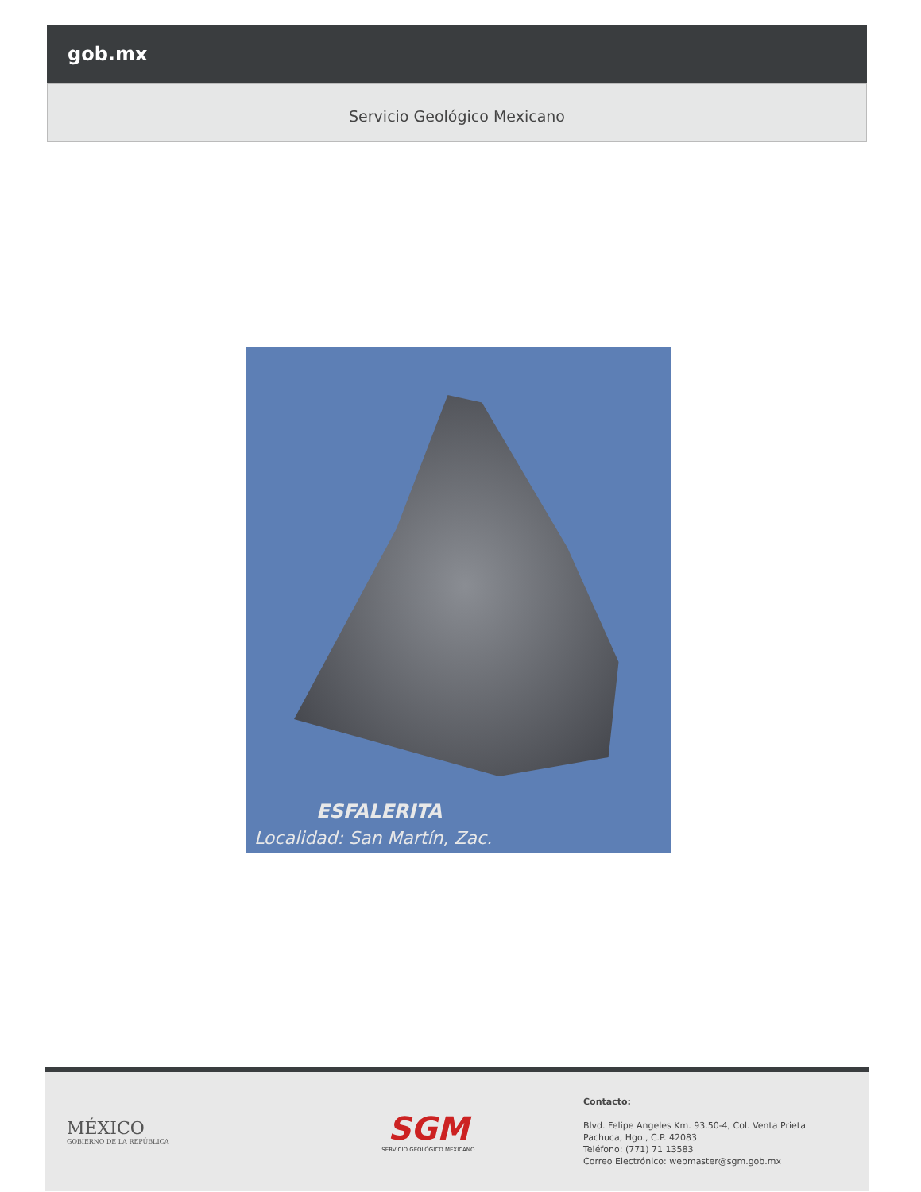gob.mx
Servicio Geológico Mexicano
ESFALERITA
Localidad: San Martín, Zac.
MÉXICO
GOBIERNO DE LA REPÚBLICA
SGM
SERVICIO GEOLÓGICO MEXICANO
Contacto:
Blvd. Felipe Angeles Km. 93.50-4, Col. Venta Prieta
Pachuca, Hgo., C.P. 42083
Teléfono: (771) 71 13583
Correo Electrónico: webmaster@sgm.gob.mx